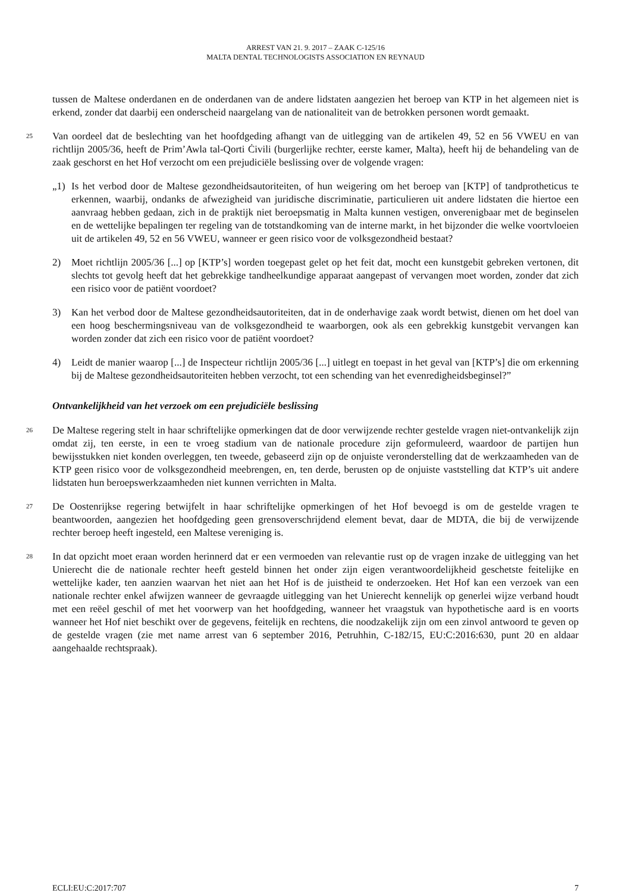ARREST VAN 21. 9. 2017 – ZAAK C-125/16
MALTA DENTAL TECHNOLOGISTS ASSOCIATION EN REYNAUD
tussen de Maltese onderdanen en de onderdanen van de andere lidstaten aangezien het beroep van KTP in het algemeen niet is erkend, zonder dat daarbij een onderscheid naargelang van de nationaliteit van de betrokken personen wordt gemaakt.
25
Van oordeel dat de beslechting van het hoofdgeding afhangt van de uitlegging van de artikelen 49, 52 en 56 VWEU en van richtlijn 2005/36, heeft de Prim’Awla tal-Qorti Ċivili (burgerlijke rechter, eerste kamer, Malta), heeft hij de behandeling van de zaak geschorst en het Hof verzocht om een prejudiciële beslissing over de volgende vragen:
„1) Is het verbod door de Maltese gezondheidsautoriteiten, of hun weigering om het beroep van [KTP] of tandprotheticus te erkennen, waarbij, ondanks de afwezigheid van juridische discriminatie, particulieren uit andere lidstaten die hiertoe een aanvraag hebben gedaan, zich in de praktijk niet beroepsmatig in Malta kunnen vestigen, onverenigbaar met de beginselen en de wettelijke bepalingen ter regeling van de totstandkoming van de interne markt, in het bijzonder die welke voortvloeien uit de artikelen 49, 52 en 56 VWEU, wanneer er geen risico voor de volksgezondheid bestaat?
2) Moet richtlijn 2005/36 [...] op [KTP’s] worden toegepast gelet op het feit dat, mocht een kunstgebit gebreken vertonen, dit slechts tot gevolg heeft dat het gebrekkige tandheelkundige apparaat aangepast of vervangen moet worden, zonder dat zich een risico voor de patiënt voordoet?
3) Kan het verbod door de Maltese gezondheidsautoriteiten, dat in de onderhavige zaak wordt betwist, dienen om het doel van een hoog beschermingsniveau van de volksgezondheid te waarborgen, ook als een gebrekkig kunstgebit vervangen kan worden zonder dat zich een risico voor de patiënt voordoet?
4) Leidt de manier waarop [...] de Inspecteur richtlijn 2005/36 [...] uitlegt en toepast in het geval van [KTP’s] die om erkenning bij de Maltese gezondheidsautoriteiten hebben verzocht, tot een schending van het evenredigheidsbeginsel?”
Ontvankelijkheid van het verzoek om een prejudiciële beslissing
26
De Maltese regering stelt in haar schriftelijke opmerkingen dat de door verwijzende rechter gestelde vragen niet-ontvankelijk zijn omdat zij, ten eerste, in een te vroeg stadium van de nationale procedure zijn geformuleerd, waardoor de partijen hun bewijsstukken niet konden overleggen, ten tweede, gebaseerd zijn op de onjuiste veronderstelling dat de werkzaamheden van de KTP geen risico voor de volksgezondheid meebrengen, en, ten derde, berusten op de onjuiste vaststelling dat KTP’s uit andere lidstaten hun beroepswerkzaamheden niet kunnen verrichten in Malta.
27
De Oostenrijkse regering betwijfelt in haar schriftelijke opmerkingen of het Hof bevoegd is om de gestelde vragen te beantwoorden, aangezien het hoofdgeding geen grensoverschrijdend element bevat, daar de MDTA, die bij de verwijzende rechter beroep heeft ingesteld, een Maltese vereniging is.
28
In dat opzicht moet eraan worden herinnerd dat er een vermoeden van relevantie rust op de vragen inzake de uitlegging van het Unierecht die de nationale rechter heeft gesteld binnen het onder zijn eigen verantwoordelijkheid geschetste feitelijke en wettelijke kader, ten aanzien waarvan het niet aan het Hof is de juistheid te onderzoeken. Het Hof kan een verzoek van een nationale rechter enkel afwijzen wanneer de gevraagde uitlegging van het Unierecht kennelijk op generlei wijze verband houdt met een reëel geschil of met het voorwerp van het hoofdgeding, wanneer het vraagstuk van hypothetische aard is en voorts wanneer het Hof niet beschikt over de gegevens, feitelijk en rechtens, die noodzakelijk zijn om een zinvol antwoord te geven op de gestelde vragen (zie met name arrest van 6 september 2016, Petruhhin, C-182/15, EU:C:2016:630, punt 20 en aldaar aangehaalde rechtspraak).
ECLI:EU:C:2017:707 7